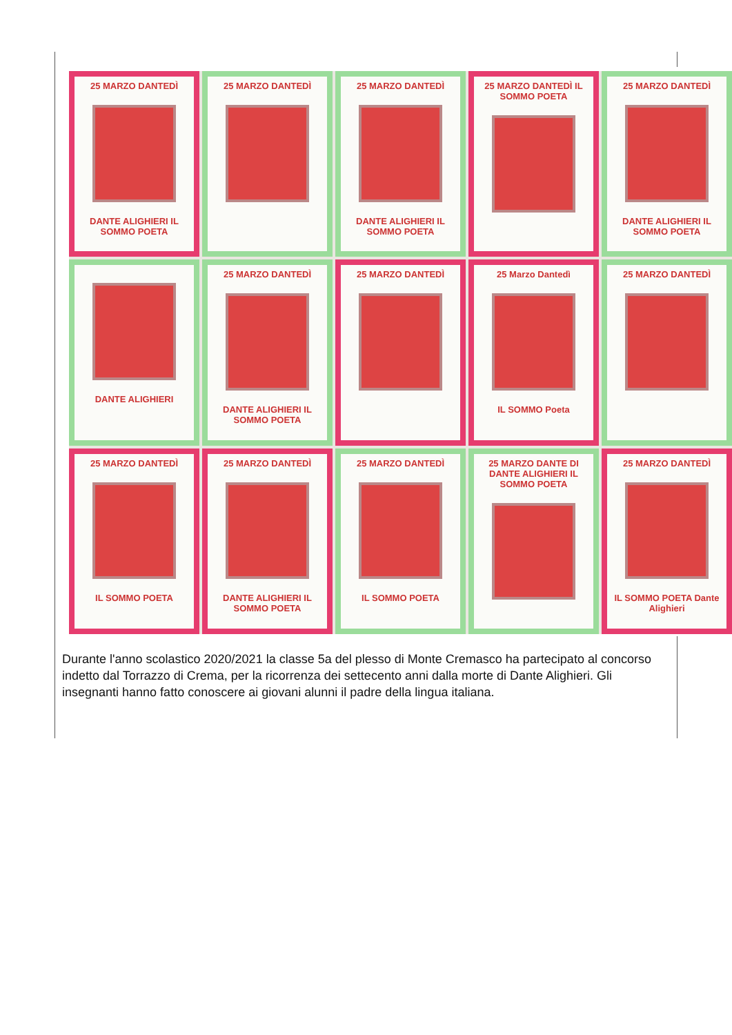25 MARZO DANTEDÌ
DANTE ALIGHIERI IL SOMMO POETA
25 MARZO DANTEDÌ
25 MARZO DANTEDÌ
DANTE ALIGHIERI IL SOMMO POETA
25 MARZO DANTEDÌ IL SOMMO POETA
25 MARZO DANTEDÌ
DANTE ALIGHIERI IL SOMMO POETA
DANTE ALIGHIERI
25 MARZO DANTEDÌ
DANTE ALIGHIERI IL SOMMO POETA
25 MARZO DANTEDÌ
25 Marzo Dantedì
IL SOMMO Poeta
25 MARZO DANTEDÌ
25 MARZO DANTEDÌ
IL SOMMO POETA
25 MARZO DANTEDÌ
DANTE ALIGHIERI IL SOMMO POETA
25 MARZO DANTEDÌ
IL SOMMO POETA
25 MARZO DANTE DI DANTE ALIGHIERI IL SOMMO POETA
25 MARZO DANTEDÌ
IL SOMMO POETA Dante Alighieri
Durante l'anno scolastico 2020/2021 la classe 5a del plesso di Monte Cremasco ha partecipato al concorso indetto dal Torrazzo di Crema, per la ricorrenza dei settecento anni dalla morte di Dante Alighieri. Gli insegnanti hanno fatto conoscere ai giovani alunni il padre della lingua italiana.